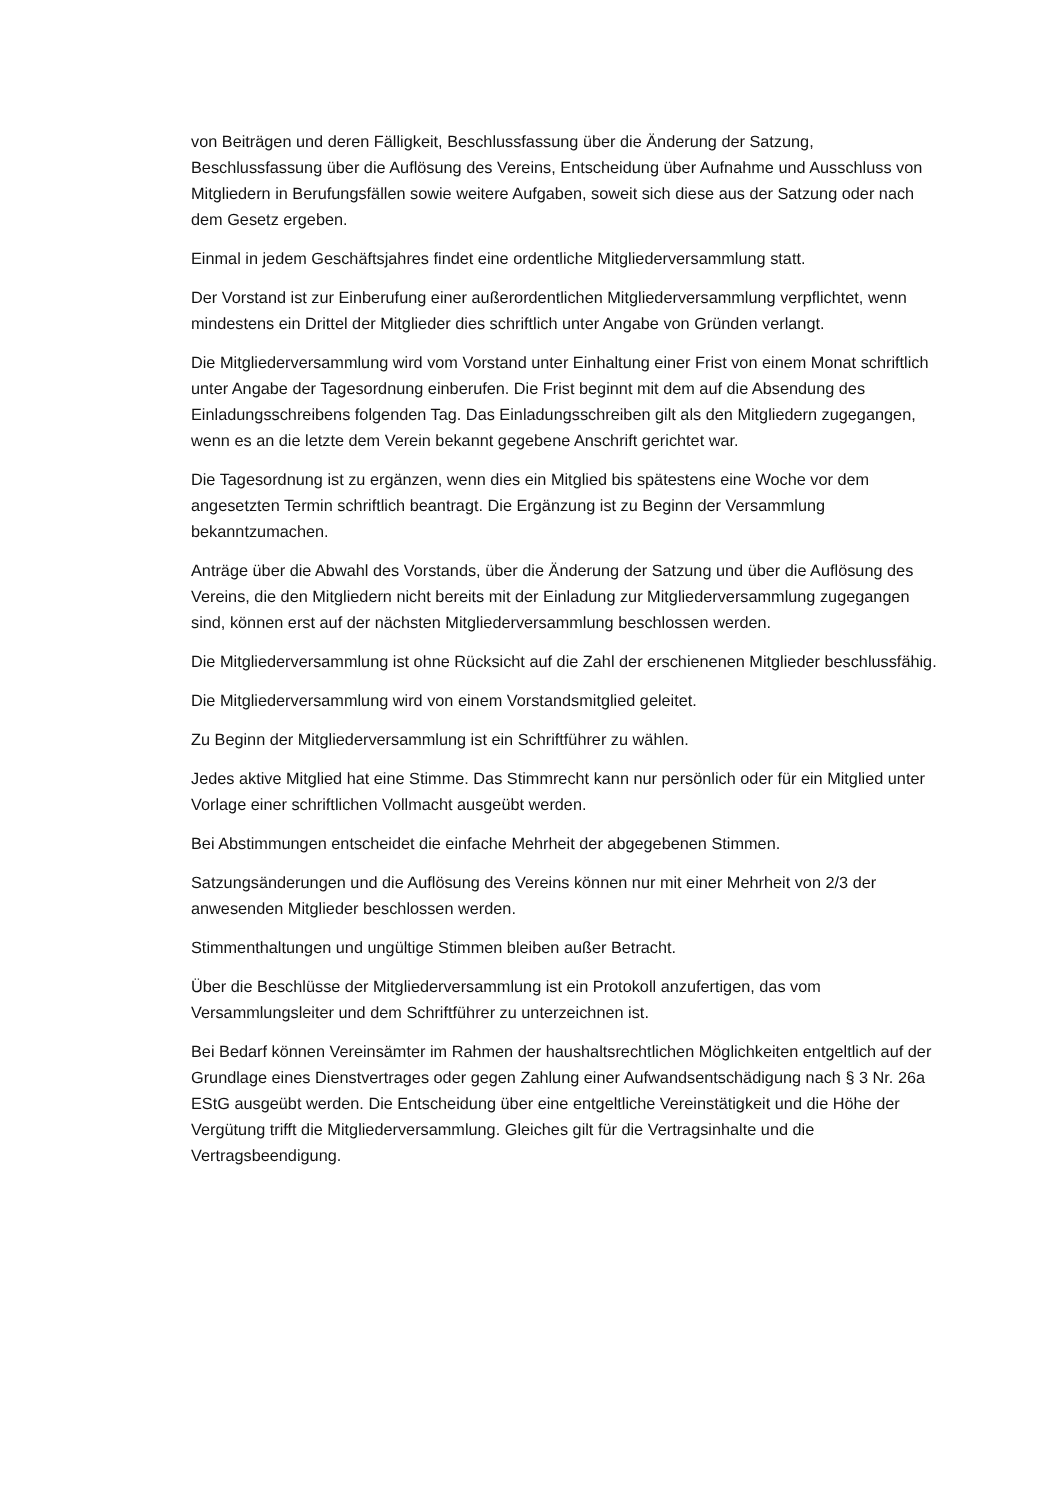von Beiträgen und deren Fälligkeit, Beschlussfassung über die Änderung der Satzung, Beschlussfassung über die Auflösung des Vereins, Entscheidung über Aufnahme und Ausschluss von Mitgliedern in Berufungsfällen sowie weitere Aufgaben, soweit sich diese aus der Satzung oder nach dem Gesetz ergeben.
Einmal in jedem Geschäftsjahres findet eine ordentliche Mitgliederversammlung statt.
Der Vorstand ist zur Einberufung einer außerordentlichen Mitgliederversammlung verpflichtet, wenn mindestens ein Drittel der Mitglieder dies schriftlich unter Angabe von Gründen verlangt.
Die Mitgliederversammlung wird vom Vorstand unter Einhaltung einer Frist von einem Monat schriftlich unter Angabe der Tagesordnung einberufen. Die Frist beginnt mit dem auf die Absendung des Einladungsschreibens folgenden Tag. Das Einladungsschreiben gilt als den Mitgliedern zugegangen, wenn es an die letzte dem Verein bekannt gegebene Anschrift gerichtet war.
Die Tagesordnung ist zu ergänzen, wenn dies ein Mitglied bis spätestens eine Woche vor dem angesetzten Termin schriftlich beantragt. Die Ergänzung ist zu Beginn der Versammlung bekanntzumachen.
Anträge über die Abwahl des Vorstands, über die Änderung der Satzung und über die Auflösung des Vereins, die den Mitgliedern nicht bereits mit der Einladung zur Mitgliederversammlung zugegangen sind, können erst auf der nächsten Mitgliederversammlung beschlossen werden.
Die Mitgliederversammlung ist ohne Rücksicht auf die Zahl der erschienenen Mitglieder beschlussfähig.
Die Mitgliederversammlung wird von einem Vorstandsmitglied geleitet.
Zu Beginn der Mitgliederversammlung ist ein Schriftführer zu wählen.
Jedes aktive Mitglied hat eine Stimme. Das Stimmrecht kann nur persönlich oder für ein Mitglied unter Vorlage einer schriftlichen Vollmacht ausgeübt werden.
Bei Abstimmungen entscheidet die einfache Mehrheit der abgegebenen Stimmen.
Satzungsänderungen und die Auflösung des Vereins können nur mit einer Mehrheit von 2/3 der anwesenden Mitglieder beschlossen werden.
Stimmenthaltungen und ungültige Stimmen bleiben außer Betracht.
Über die Beschlüsse der Mitgliederversammlung ist ein Protokoll anzufertigen, das vom Versammlungsleiter und dem Schriftführer zu unterzeichnen ist.
Bei Bedarf können Vereinsämter im Rahmen der haushaltsrechtlichen Möglichkeiten entgeltlich auf der Grundlage eines Dienstvertrages oder gegen Zahlung einer Aufwandsentschädigung nach § 3 Nr. 26a EStG ausgeübt werden. Die Entscheidung über eine entgeltliche Vereinstätigkeit und die Höhe der Vergütung trifft die Mitgliederversammlung. Gleiches gilt für die Vertragsinhalte und die Vertragsbeendigung.